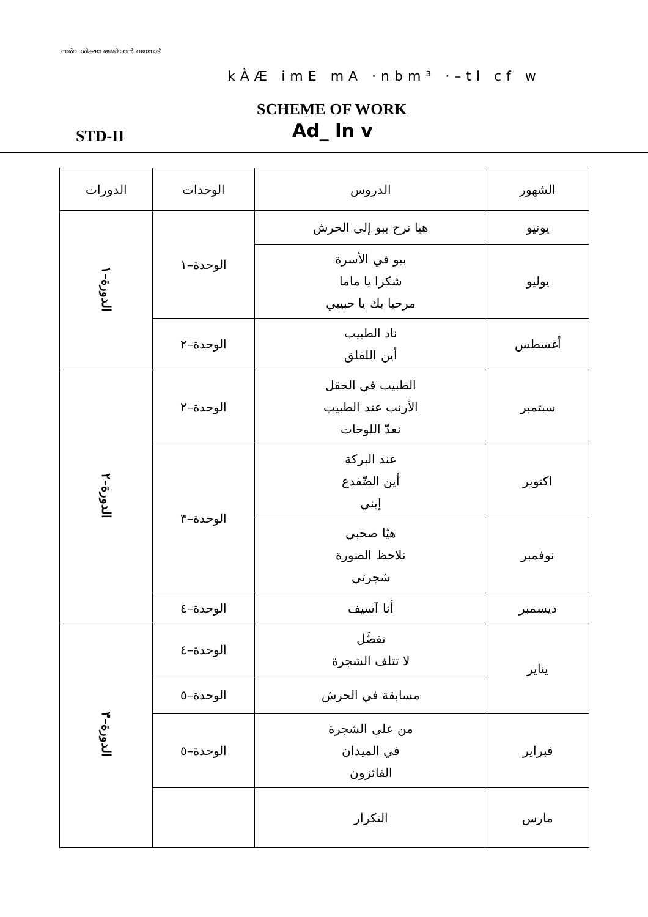സർവ ശിക്ഷാ അഭിയാൻ വയനാട്
kÀÆ imE mA ·nbm³ ·–tl cf w
SCHEME OF WORK
Ad_ ln v
STD-II
| الشهور | الدروس | الوحدات | الدورات |
| --- | --- | --- | --- |
| يونيو | هيا نرح ببو إلى الحرش | الوحدة–١ | الدورة–١ |
| يوليو | ببو في الأسرة شكرا يا ماما مرحبا بك يا حبيبي | | |
| أغسطس | ناد الطبيب أين اللقلق | الوحدة–٢ | |
| سبتمبر | الطبيب في الحقل الأرنب عند الطبيب نعدّ اللوحات | الوحدة–٢ | الدورة–٢ |
| اكتوبر | عند البركة أين الضّفدع إبني | الوحدة–٣ | |
| نوفمبر | هيّا صحبي نلاحظ الصورة شجرتي | | |
| ديسمبر | أنا آسيف | الوحدة–٤ | |
| يناير | تفضَّل لا تتلف الشجرة | الوحدة–٤ | الدورة–٣ |
| | مسابقة في الحرش | الوحدة–٥ | |
| فبراير | من على الشجرة في الميدان الفائزون | الوحدة–٥ | |
| مارس | التكرار | | |